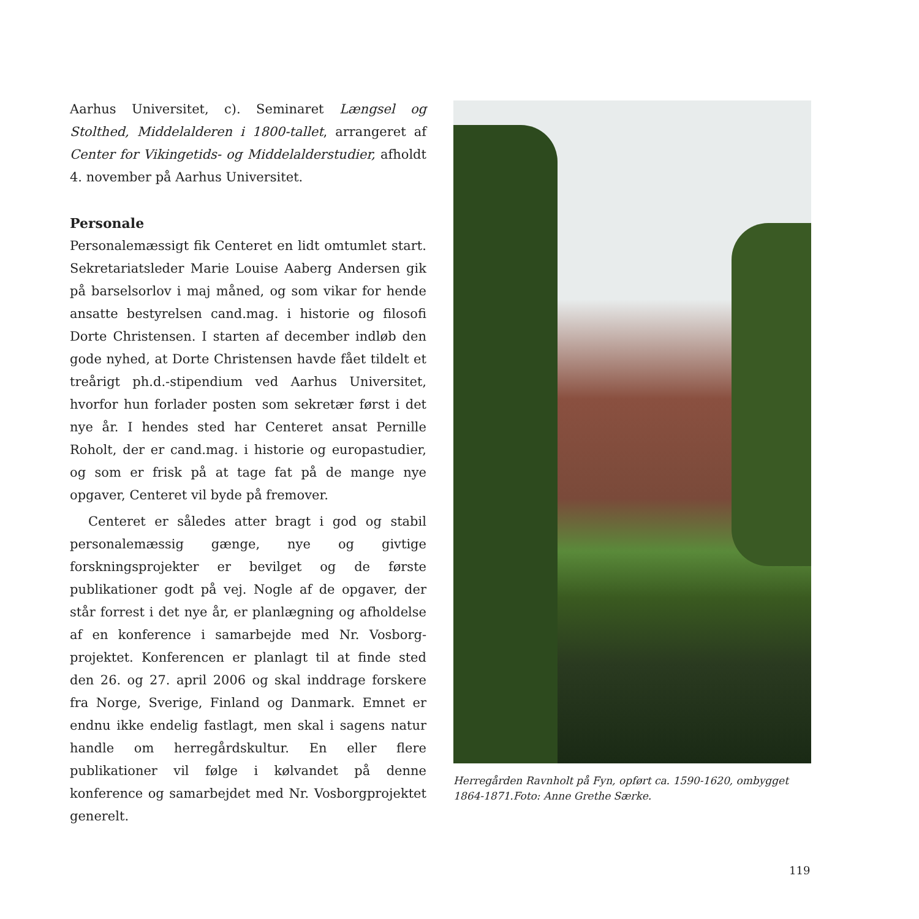Aarhus Universitet, c). Seminaret Længsel og Stolthed, Middelalderen i 1800-tallet, arrangeret af Center for Vikingetids- og Middelalderstudier, afholdt 4. november på Aarhus Universitet.
Personale
Personalemæssigt fik Centeret en lidt omtumlet start. Sekretariatsleder Marie Louise Aaberg Andersen gik på barselsorlov i maj måned, og som vikar for hende ansatte bestyrelsen cand.mag. i historie og filosofi Dorte Christensen. I starten af december indløb den gode nyhed, at Dorte Christensen havde fået tildelt et treårigt ph.d.-stipendium ved Aarhus Universitet, hvorfor hun forlader posten som sekretær først i det nye år. I hendes sted har Centeret ansat Pernille Roholt, der er cand.mag. i historie og europastudier, og som er frisk på at tage fat på de mange nye opgaver, Centeret vil byde på fremover.
Centeret er således atter bragt i god og stabil personalemæssig gænge, nye og givtige forskningsprojekter er bevilget og de første publikationer godt på vej. Nogle af de opgaver, der står forrest i det nye år, er planlægning og afholdelse af en konference i samarbejde med Nr. Vosborg-projektet. Konferencen er planlagt til at finde sted den 26. og 27. april 2006 og skal inddrage forskere fra Norge, Sverige, Finland og Danmark. Emnet er endnu ikke endelig fastlagt, men skal i sagens natur handle om herregårdskultur. En eller flere publikationer vil følge i kølvandet på denne konference og samarbejdet med Nr. Vosborgprojektet generelt.
Herregården Ravnholt på Fyn, opført ca. 1590-1620, ombygget 1864-1871.Foto: Anne Grethe Særke.
119